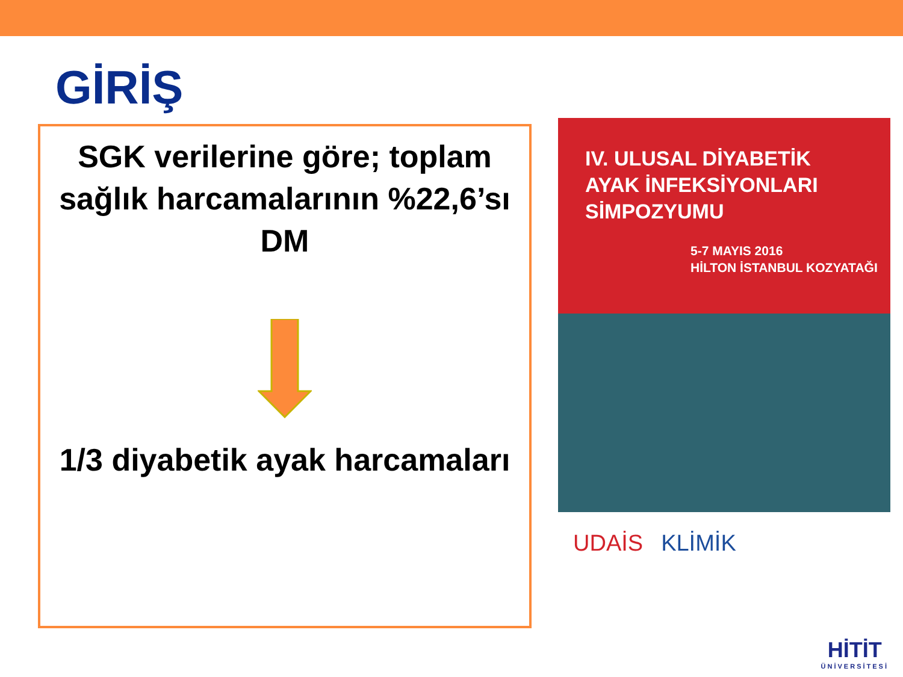GİRİŞ
SGK verilerine göre; toplam sağlık harcamalarının %22,6’sı DM
1/3 diyabetik ayak harcamaları
IV. ULUSAL DİYABETİK
AYAK İNFEKSİYONLARI
SİMPOZYUMU
5-7 MAYIS 2016
HİLTON İSTANBUL KOZYATAĞI
UDAİS KLİMİK
HİTİT
ÜNİVERSİTESİ